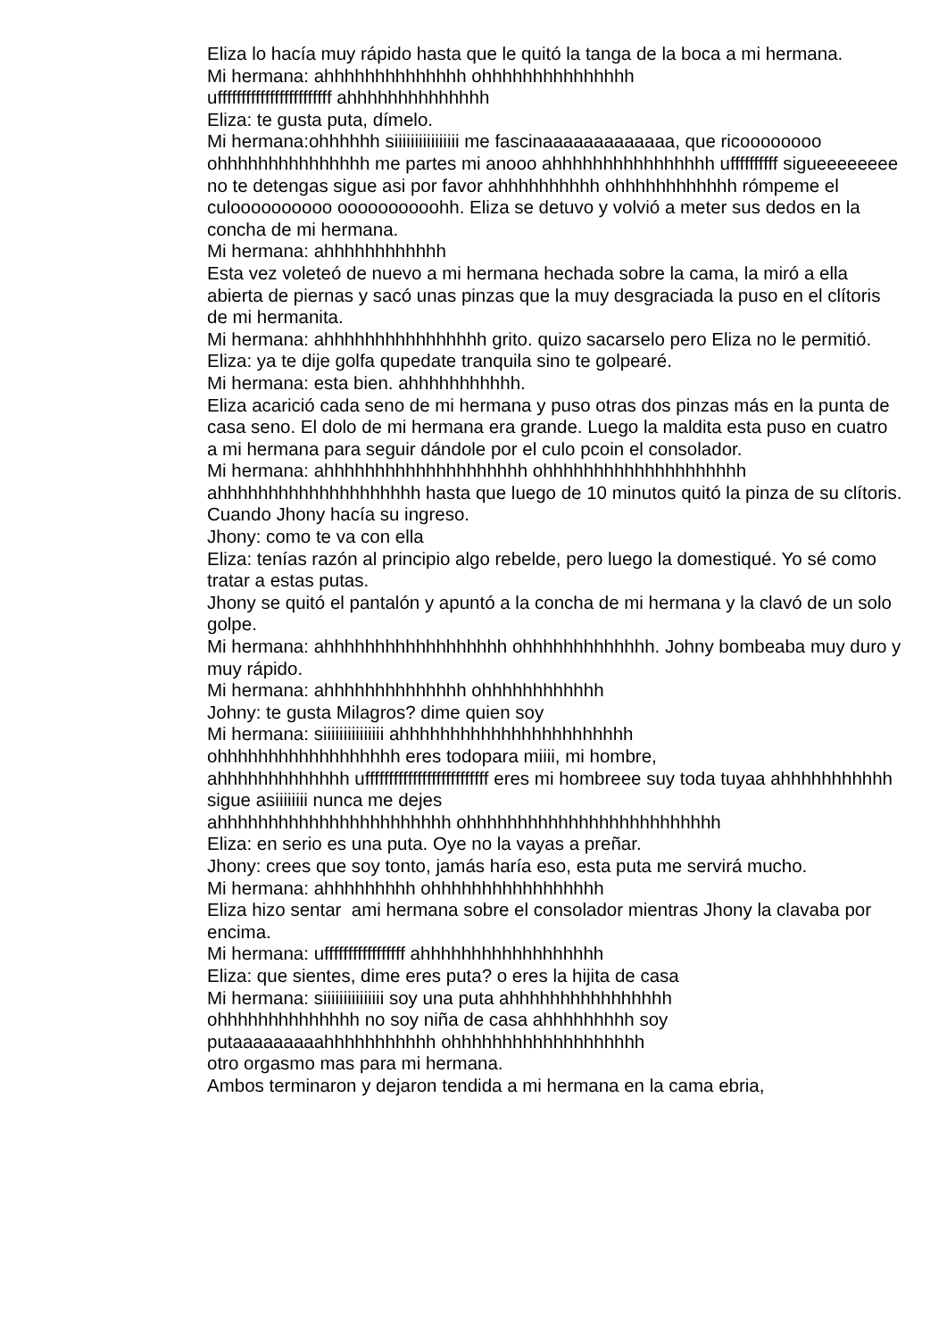Eliza lo hacía muy rápido hasta que le quitó la tanga de la boca a mi hermana.
Mi hermana: ahhhhhhhhhhhhhh ohhhhhhhhhhhhhhh
uffffffffffffffffffffffff ahhhhhhhhhhhhhh
Eliza: te gusta puta, dímelo.
Mi hermana:ohhhhhh siiiiiiiiiiiiiiii me fascinaaaaaaaaaaaaa, que ricoooooooo ohhhhhhhhhhhhhhh me partes mi anooo ahhhhhhhhhhhhhhhh uffffffffff sigueeeeeeee no te detengas sigue asi por favor ahhhhhhhhhh ohhhhhhhhhhhh rómpeme el culoooooooooo oooooooooohh. Eliza se detuvo y volvió a meter sus dedos en la concha de mi hermana.
Mi hermana: ahhhhhhhhhhhh
Esta vez voleteó de nuevo a mi hermana hechada sobre la cama, la miró a ella abierta de piernas y sacó unas pinzas que la muy desgraciada la puso en el clítoris de mi hermanita.
Mi hermana: ahhhhhhhhhhhhhhhh grito. quizo sacarselo pero Eliza no le permitió.
Eliza: ya te dije golfa qupedate tranquila sino te golpearé.
Mi hermana: esta bien. ahhhhhhhhhhh.
Eliza acarició cada seno de mi hermana y puso otras dos pinzas más en la punta de casa seno. El dolo de mi hermana era grande. Luego la maldita esta puso en cuatro a mi hermana para seguir dándole por el culo pcoin el consolador.
Mi hermana: ahhhhhhhhhhhhhhhhhhhh ohhhhhhhhhhhhhhhhhhhh ahhhhhhhhhhhhhhhhhhhh hasta que luego de 10 minutos quitó la pinza de su clítoris. Cuando Jhony hacía su ingreso.
Jhony: como te va con ella
Eliza: tenías razón al principio algo rebelde, pero luego la domestiqué. Yo sé como tratar a estas putas.
Jhony se quitó el pantalón y apuntó a la concha de mi hermana y la clavó de un solo golpe.
Mi hermana: ahhhhhhhhhhhhhhhhhh ohhhhhhhhhhhhh. Johny bombeaba muy duro y muy rápido.
Mi hermana: ahhhhhhhhhhhhhh ohhhhhhhhhhhh
Johny: te gusta Milagros? dime quien soy
Mi hermana: siiiiiiiiiiiiiii ahhhhhhhhhhhhhhhhhhhhhhh
ohhhhhhhhhhhhhhhhhh eres todopara miiii, mi hombre,
ahhhhhhhhhhhhh uffffffffffffffffffffffffff eres mi hombreee suy toda tuyaa ahhhhhhhhhhh sigue asiiiiiiii nunca me dejes
ahhhhhhhhhhhhhhhhhhhhhhh ohhhhhhhhhhhhhhhhhhhhhhhhh
Eliza: en serio es una puta. Oye no la vayas a preñar.
Jhony: crees que soy tonto, jamás haría eso, esta puta me servirá mucho.
Mi hermana: ahhhhhhhhh ohhhhhhhhhhhhhhhhh
Eliza hizo sentar ami hermana sobre el consolador mientras Jhony la clavaba por encima.
Mi hermana: ufffffffffffffffff ahhhhhhhhhhhhhhhhhh
Eliza: que sientes, dime eres puta? o eres la hijita de casa
Mi hermana: siiiiiiiiiiiiiii soy una puta ahhhhhhhhhhhhhhhh
ohhhhhhhhhhhhhh no soy niña de casa ahhhhhhhhh soy
putaaaaaaaaahhhhhhhhhhh ohhhhhhhhhhhhhhhhhhh
otro orgasmo mas para mi hermana.
Ambos terminaron y dejaron tendida a mi hermana en la cama ebria,